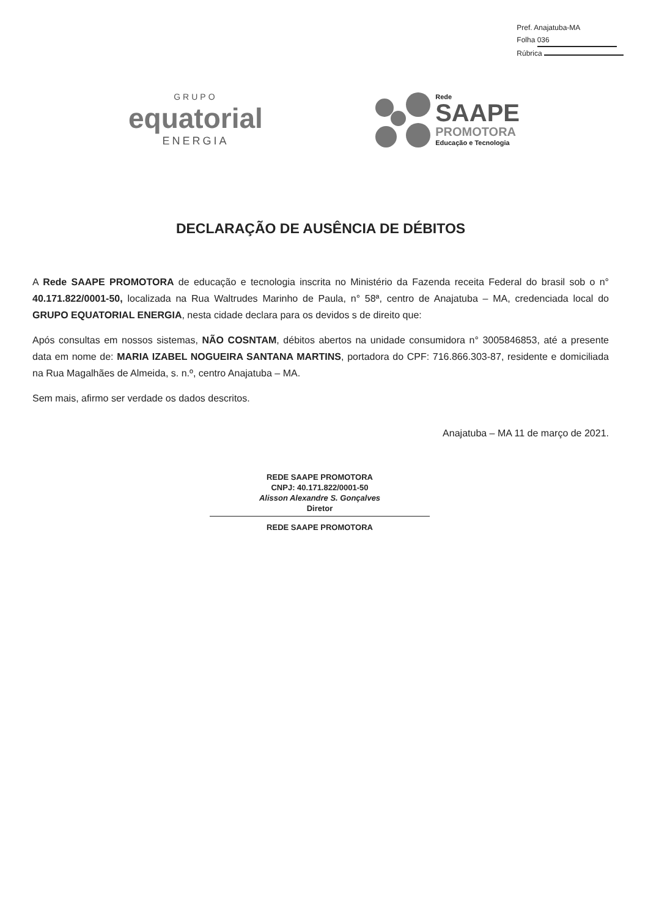Pref. Anajatuba-MA
Folha 036
Rúbrica
GRUPO
equatorial
ENERGIA
Rede
SAAPE
PROMOTORA
Educação e Tecnologia
DECLARAÇÃO DE AUSÊNCIA DE DÉBITOS
A Rede SAAPE PROMOTORA de educação e tecnologia inscrita no Ministério da Fazenda receita Federal do brasil sob o n° 40.171.822/0001-50, localizada na Rua Waltrudes Marinho de Paula, n° 58ª, centro de Anajatuba – MA, credenciada local do GRUPO EQUATORIAL ENERGIA, nesta cidade declara para os devidos s de direito que:
Após consultas em nossos sistemas, NÃO COSNTAM, débitos abertos na unidade consumidora n° 3005846853, até a presente data em nome de: MARIA IZABEL NOGUEIRA SANTANA MARTINS, portadora do CPF: 716.866.303-87, residente e domiciliada na Rua Magalhães de Almeida, s. n.º, centro Anajatuba – MA.
Sem mais, afirmo ser verdade os dados descritos.
Anajatuba – MA 11 de março de 2021.
REDE SAAPE PROMOTORA
CNPJ: 40.171.822/0001-50
Alisson Alexandre S. Gonçalves
Diretor
REDE SAAPE PROMOTORA